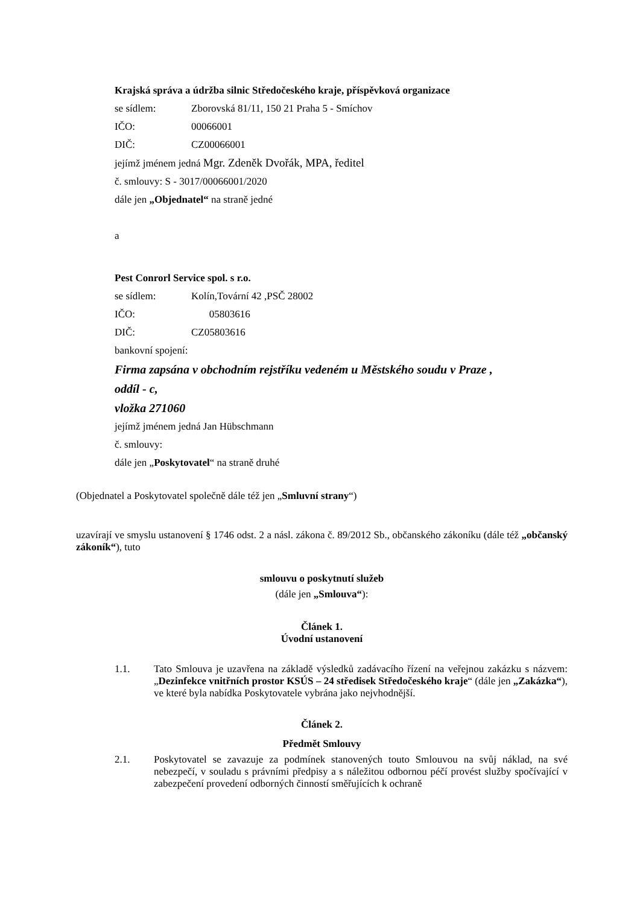Krajská správa a údržba silnic Středočeského kraje, příspěvková organizace
se sídlem: Zborovská 81/11, 150 21 Praha 5 - Smíchov
IČO: 00066001
DIČ: CZ00066001
jejímž jménem jedná Mgr. Zdeněk Dvořák, MPA, ředitel
č. smlouvy: S - 3017/00066001/2020
dále jen „Objednatel“ na straně jedné
a
Pest Conrorl Service spol. s r.o.
se sídlem: Kolín,Tovární 42 ,PSČ 28002
IČO: 05803616
DIČ: CZ05803616
bankovní spojení:
Firma zapsána v obchodním rejstříku vedeném u Městského soudu v Praze ,
oddíl - c,
vložka 271060
jejímž jménem jedná Jan Hübschmann
č. smlouvy:
dále jen „Poskytovatel“ na straně druhé
(Objednatel a Poskytovatel společně dále též jen „Smluvní strany“)
uzavírají ve smyslu ustanovení § 1746 odst. 2 a násl. zákona č. 89/2012 Sb., občanského zákoníku (dále též „občanský zákoník“), tuto
smlouvu o poskytnutí služeb
(dále jen „Smlouva“):
Článek 1.
Úvodní ustanovení
1.1.
Tato Smlouva je uzavřena na základě výsledků zadávacího řízení na veřejnou zakázku s názvem: „Dezinfekce vnitřních prostor KSÚS – 24 středisek Středočeského kraje“ (dále jen „Zakázka“), ve které byla nabídka Poskytovatele vybrána jako nejvhodnější.
Článek 2.
Předmět Smlouvy
2.1.
Poskytovatel se zavazuje za podmínek stanovených touto Smlouvou na svůj náklad, na své nebezpečí, v souladu s právními předpisy a s náležitou odbornou péčí provést služby spočívající v zabezpečení provedení odborných činností směřujících k ochraně